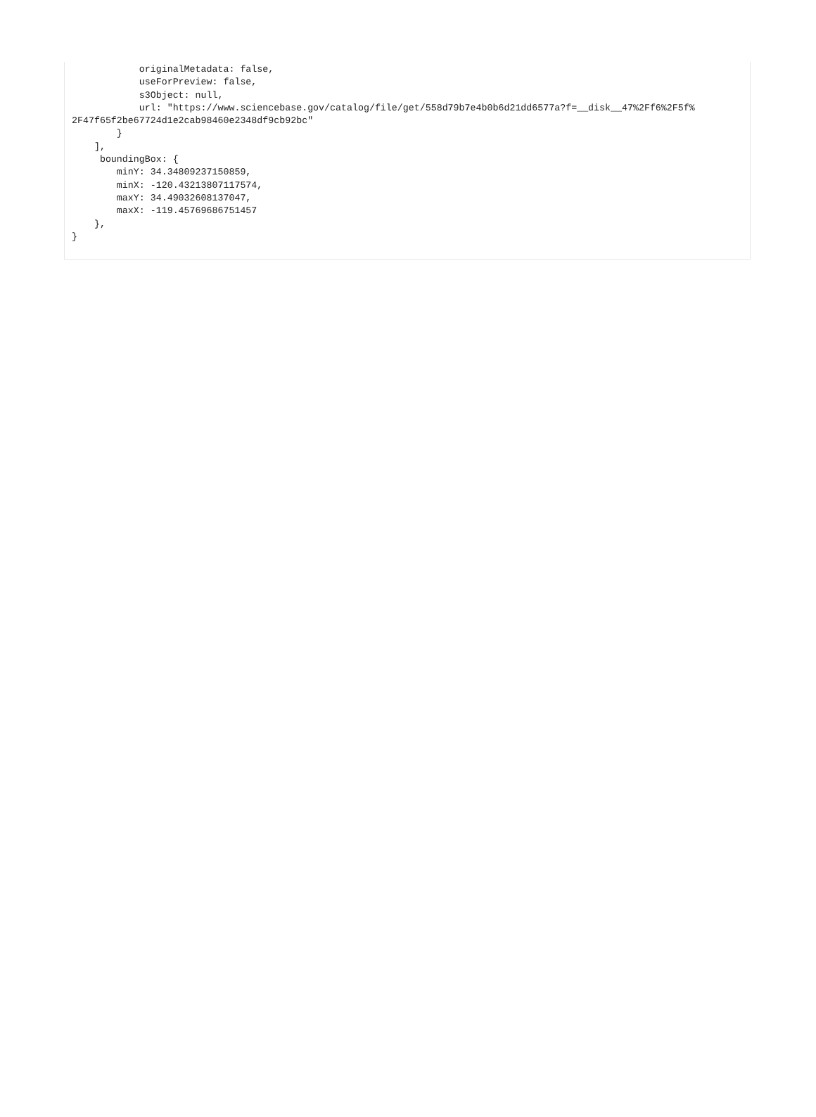originalMetadata: false,
            useForPreview: false,
            s3Object: null,
            url: "https://www.sciencebase.gov/catalog/file/get/558d79b7e4b0b6d21dd6577a?f=__disk__47%2Ff6%2F5f%
2F47f65f2be67724d1e2cab98460e2348df9cb92bc"
        }
    ],
     boundingBox: {
        minY: 34.34809237150859,
        minX: -120.43213807117574,
        maxY: 34.49032608137047,
        maxX: -119.45769686751457
    },
}